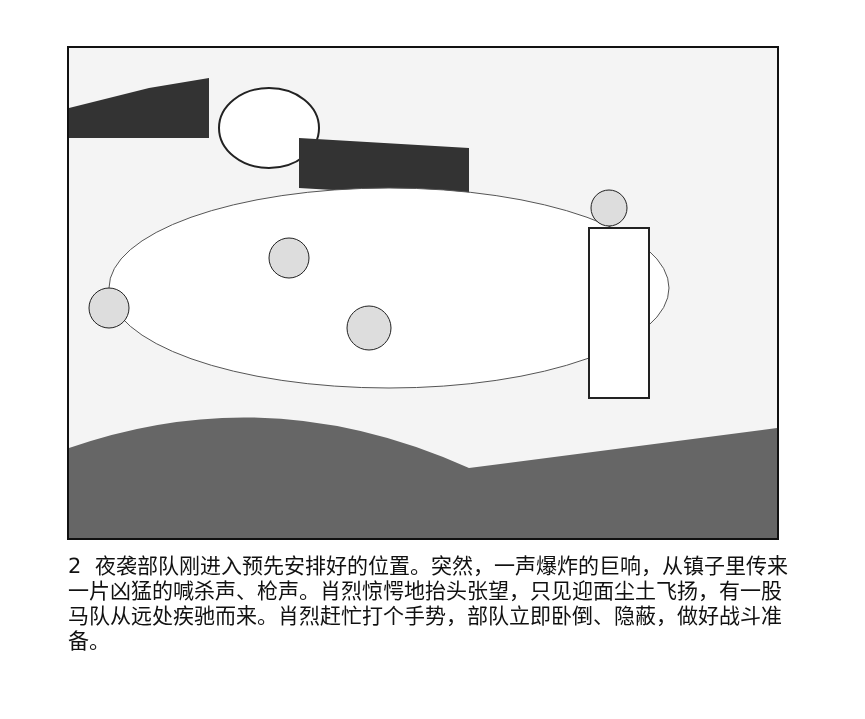2 夜袭部队刚进入预先安排好的位置。突然，一声爆炸的巨响，从镇子里传来一片凶猛的喊杀声、枪声。肖烈惊愕地抬头张望，只见迎面尘土飞扬，有一股马队从远处疾驰而来。肖烈赶忙打个手势，部队立即卧倒、隐蔽，做好战斗准备。